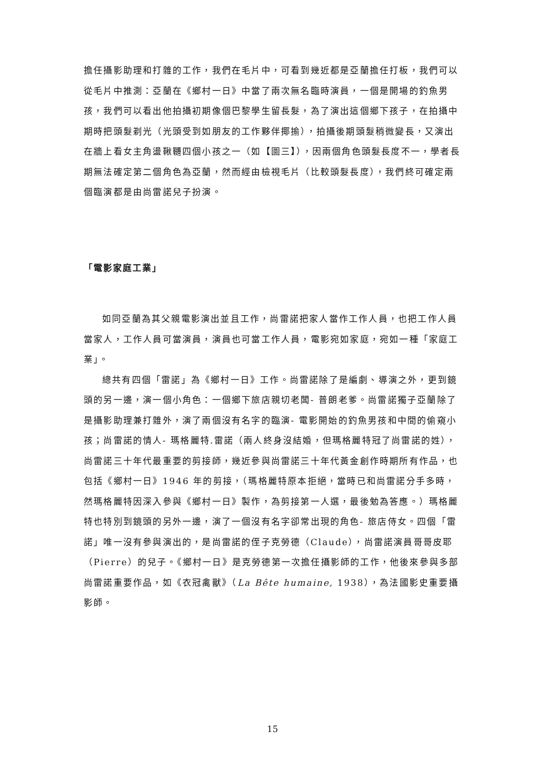擔任攝影助理和打雜的工作，我們在毛片中，可看到幾近都是亞蘭擔任打板，我們可以從毛片中推測：亞蘭在《鄉村一日》中當了兩次無名臨時演員，一個是開場的釣魚男孩，我們可以看出他拍攝初期像個巴黎學生留長髮，為了演出這個鄉下孩子，在拍攝中期時把頭髮剃光（光頭受到如朋友的工作夥伴揶揄），拍攝後期頭髮稍微變長，又演出在牆上看女主角盪鞦韆四個小孩之一（如【圖三】），因兩個角色頭髮長度不一，學者長期無法確定第二個角色為亞蘭，然而經由檢視毛片（比較頭髮長度），我們終可確定兩個臨演都是由尚雷諾兒子扮演。
「電影家庭工業」
如同亞蘭為其父親電影演出並且工作，尚雷諾把家人當作工作人員，也把工作人員當家人，工作人員可當演員，演員也可當工作人員，電影宛如家庭，宛如一種「家庭工業」。
總共有四個「雷諾」為《鄉村一日》工作。尚雷諾除了是編劇、導演之外，更到鏡頭的另一邊，演一個小角色：一個鄉下旅店親切老闆- 普朗老爹。尚雷諾獨子亞蘭除了是攝影助理兼打雜外，演了兩個沒有名字的臨演- 電影開始的釣魚男孩和中間的偷窺小孩；尚雷諾的情人- 瑪格麗特.雷諾（兩人終身沒結婚，但瑪格麗特冠了尚雷諾的姓），尚雷諾三十年代最重要的剪接師，幾近參與尚雷諾三十年代黃金創作時期所有作品，也包括《鄉村一日》1946 年的剪接，（瑪格麗特原本拒絕，當時已和尚雷諾分手多時，然瑪格麗特因深入參與《鄉村一日》製作，為剪接第一人選，最後勉為答應。）瑪格麗特也特別到鏡頭的另外一邊，演了一個沒有名字卻常出現的角色- 旅店侍女。四個「雷諾」唯一沒有參與演出的，是尚雷諾的侄子克勞德（Claude），尚雷諾演員哥哥皮耶（Pierre）的兒子。《鄉村一日》是克勞德第一次擔任攝影師的工作，他後來參與多部尚雷諾重要作品，如《衣冠禽獸》（La Bête humaine, 1938），為法國影史重要攝影師。
15